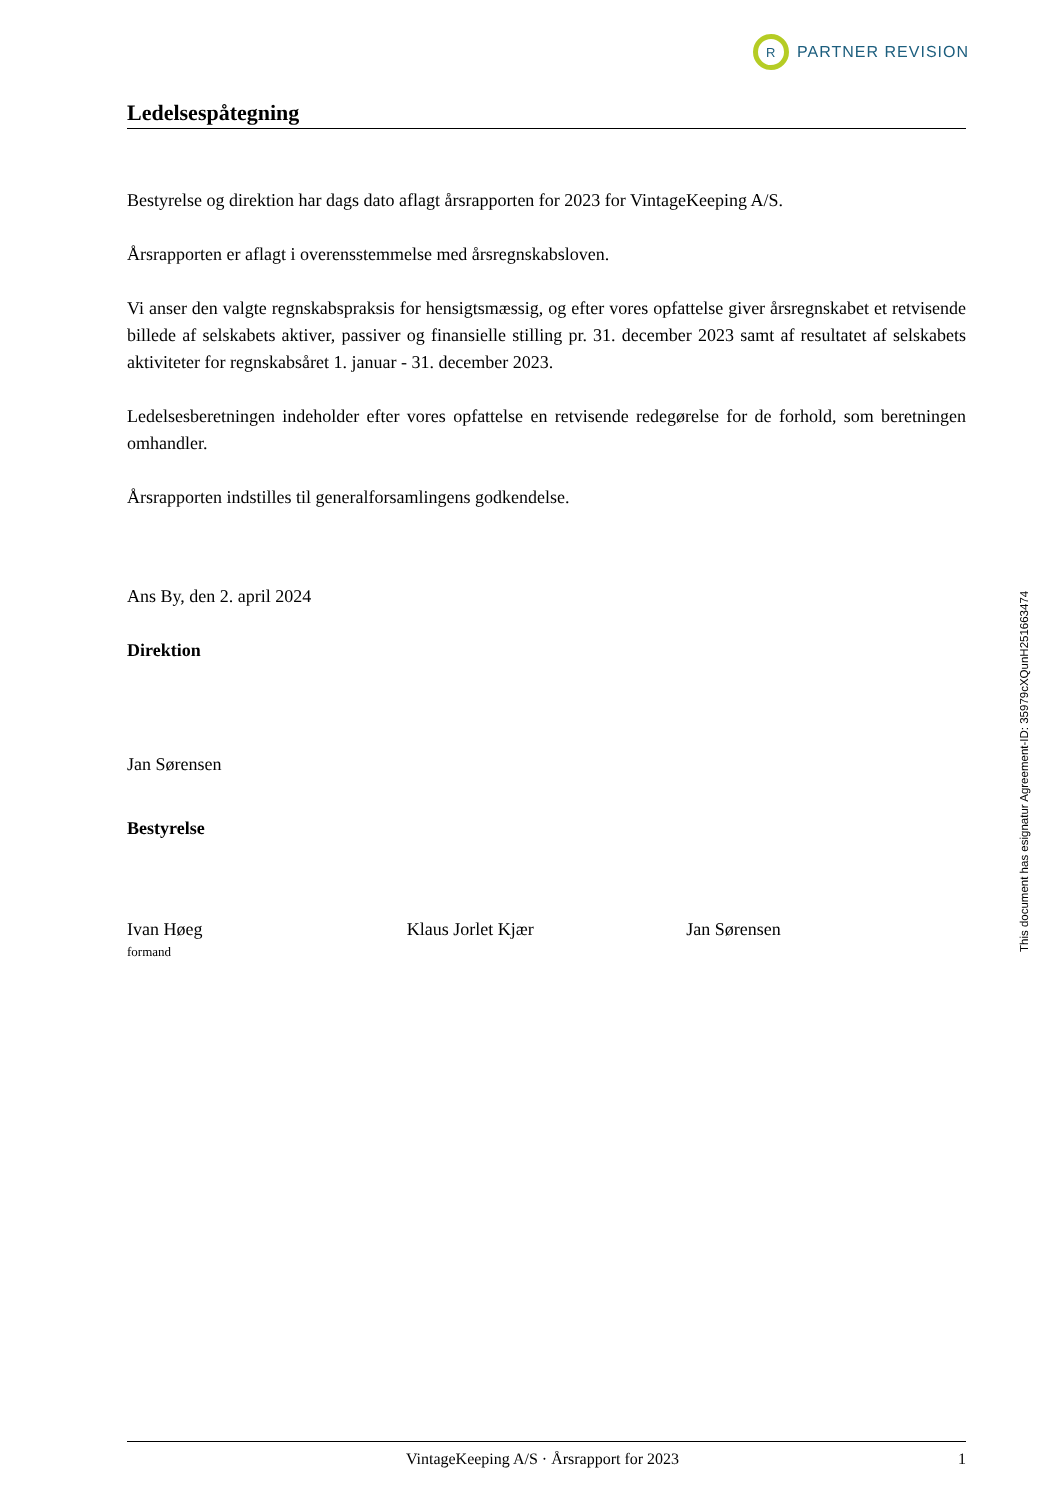R
PARTNER REVISION
Ledelsespåtegning
Bestyrelse og direktion har dags dato aflagt årsrapporten for 2023 for VintageKeeping A/S.
Årsrapporten er aflagt i overensstemmelse med årsregnskabsloven.
Vi anser den valgte regnskabspraksis for hensigtsmæssig, og efter vores opfattelse giver årsregnskabet et retvisende billede af selskabets aktiver, passiver og finansielle stilling pr. 31. december 2023 samt af resultatet af selskabets aktiviteter for regnskabsåret 1. januar - 31. december 2023.
Ledelsesberetningen indeholder efter vores opfattelse en retvisende redegørelse for de forhold, som beretningen omhandler.
Årsrapporten indstilles til generalforsamlingens godkendelse.
Ans By, den 2. april 2024
Direktion
Jan Sørensen
Bestyrelse
Ivan Høeg
formand
Klaus Jorlet Kjær Jan Sørensen
This document has esignatur Agreement-ID: 35979cXQunH251663474
VintageKeeping A/S · Årsrapport for 2023 1